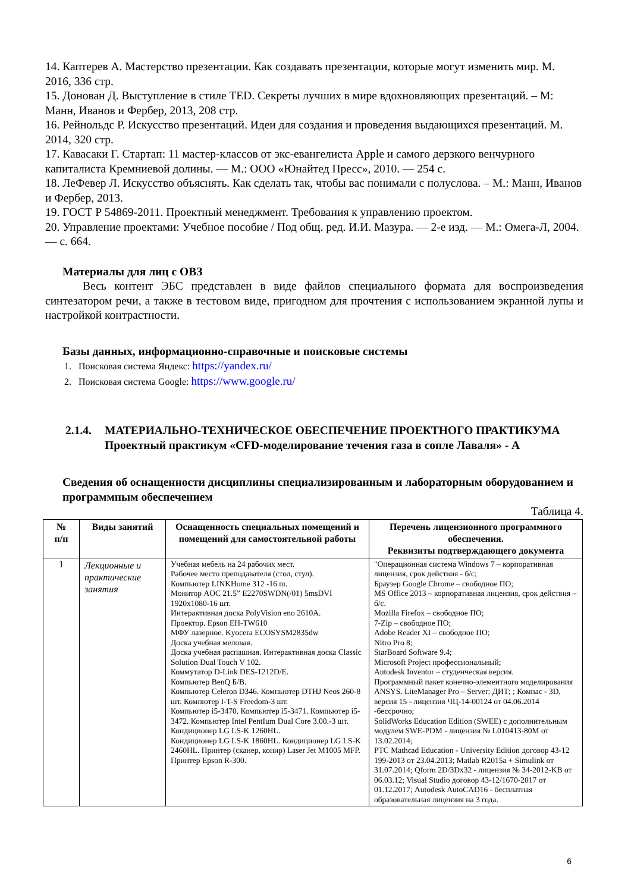14. Каптерев А. Мастерство презентации. Как создавать презентации, которые могут изменить мир. М. 2016, 336 стр.
15. Донован Д. Выступление в стиле TED. Секреты лучших в мире вдохновляющих презентаций. – М: Манн, Иванов и Фербер, 2013, 208 стр.
16. Рейнольдс Р. Искусство презентаций. Идеи для создания и проведения выдающихся презентаций. М. 2014, 320 стр.
17. Кавасаки Г. Стартап: 11 мастер-классов от экс-евангелиста Apple и самого дерзкого венчурного капиталиста Кремниевой долины. — М.: ООО «Юнайтед Пресс», 2010. — 254 с.
18. ЛеФевер Л. Искусство объяснять. Как сделать так, чтобы вас понимали с полуслова. – М.: Манн, Иванов и Фербер, 2013.
19. ГОСТ Р 54869-2011. Проектный менеджмент. Требования к управлению проектом.
20. Управление проектами: Учебное пособие / Под общ. ред. И.И. Мазура. — 2-е изд. — М.: Омега-Л, 2004. — с. 664.
Материалы для лиц с ОВЗ
Весь контент ЭБС представлен в виде файлов специального формата для воспроизведения синтезатором речи, а также в тестовом виде, пригодном для прочтения с использованием экранной лупы и настройкой контрастности.
Базы данных, информационно-справочные и поисковые системы
1. Поисковая система Яндекс: https://yandex.ru/
2. Поисковая система Google: https://www.google.ru/
2.1.4.
МАТЕРИАЛЬНО-ТЕХНИЧЕСКОЕ ОБЕСПЕЧЕНИЕ ПРОЕКТНОГО ПРАКТИКУМА
Проектный практикум «CFD-моделирование течения газа в сопле Лаваля» - А
Сведения об оснащенности дисциплины специализированным и лабораторным оборудованием и программным обеспечением
Таблица 4.
| № п/п | Виды занятий | Оснащенность специальных помещений и помещений для самостоятельной работы | Перечень лицензионного программного обеспечения. Реквизиты подтверждающего документа |
| --- | --- | --- | --- |
| 1 | Лекционные и практические занятия | Учебная мебель на 24 рабочих мест. Рабочее место преподавателя (стол, стул). Компьютер LINKHome 312 -16 ш. Монитор AOC 21.5” E2270SWDN(/01) 5msDVI 1920x1080-16 шт. Интерактивная доска PolyVision eno 2610A. Проектор. Epson EH-TW610 МФУ лазерное. Kyocera ECOSYSM2835dw Доска учебная меловая. Доска учебная распашная. Интерактивная доска Classic Solution Dual Touch V 102. Коммутатор D-Link DES-1212D/E. Компьютер BenQ Б/В. Компьютер Celeron D346. Компьютер DTHJ Neos 260-8 шт. Компютер I-T-S Freedom-3 шт. Компьютер i5-3470. Компьютер i5-3471. Компьютер i5-3472. Компьютер Intel PentIum Dual Core 3.00.-3 шт. Кондиционер LG LS-K 1260HL. Кондиционер LG LS-K 1860HL. Кондиционер LG LS-K 2460HL. Принтер (сканер, копир) Laser Jet M1005 MFP. Принтер Epson R-300. | "Операционная система Windows 7 – корпоративная лицензия, срок действия - б/с; Браузер Google Chrome – свободное ПО; MS Office 2013 – корпоративная лицензия, срок действия – б/с. Mozilla Firefox – свободное ПО; 7-Zip – свободное ПО; Adobe Reader XI – свободное ПО; Nitro Pro 8; StarBoard Software 9.4; Microsoft Project профессиональный; Autodesk Inventor – студенческая версия. Программный пакет конечно-элементного моделирования ANSYS. LiteManager Pro – Server: ДИТ; ; Компас - 3D, версия 15 - лицензия ЧЦ-14-00124 от 04.06.2014 -бессрочно; SolidWorks Education Edition (SWEE) с дополнительным модулем SWE-PDM - лицензия № L010413-80M от 13.02.2014; PTC Mathcad Education - University Edition договор 43-12 199-2013 от 23.04.2013; Matlab R2015a + Simulink от 31.07.2014; Qform 2D/3Dx32 - лицензия № 34-2012-KB от 06.03.12; Visual Studio договор 43-12/1670-2017 от 01.12.2017; Autodesk AutoCAD16 - бесплатная образовательная лицензия на 3 года. |
6